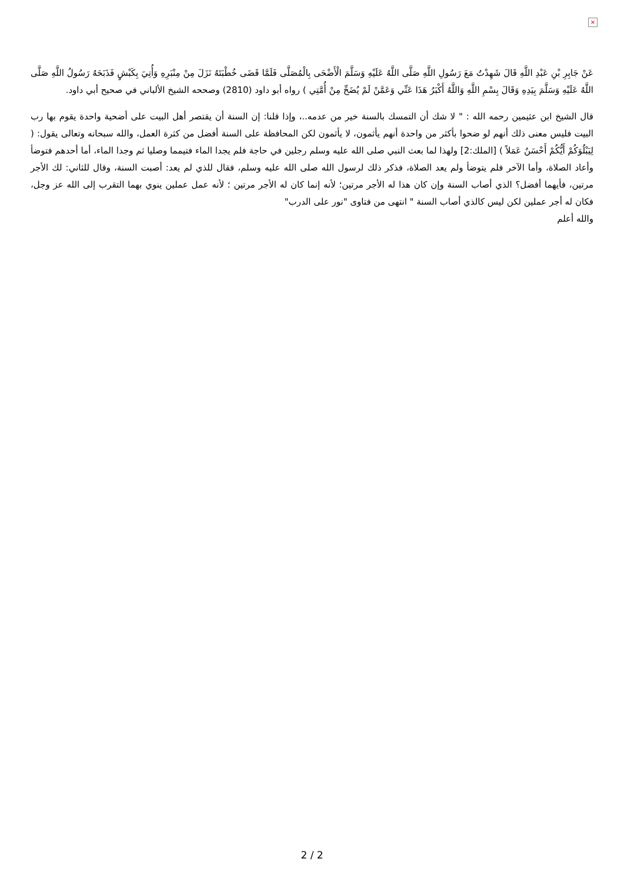×
عَنْ جَابِرِ بْنِ عَبْدِ اللَّهِ قَالَ شَهِدْتُ مَعَ رَسُولِ اللَّهِ صَلَّى اللَّهُ عَلَيْهِ وَسَلَّمَ الْأَضْحَى بِالْمُصَلَّى فَلَمَّا قَضَى خُطْبَتَهُ نَزَلَ مِنْ مِنْبَرِهِ وَأُتِيَ بِكَبْشٍ فَذَبَحَهُ رَسُولُ اللَّهِ صَلَّى اللَّهُ عَلَيْهِ وَسَلَّمَ بِيَدِهِ وَقَالَ بِسْمِ اللَّهِ وَاللَّهُ أَكْبَرُ هَذَا عَنِّي وَعَمَّنْ لَمْ يُضَحِّ مِنْ أُمَّتِي ) رواه أبو داود (2810) وصححه الشيخ الألباني في صحيح أبي داود.
قال الشيخ ابن عثيمين رحمه الله : " لا شك أن التمسك بالسنة خير من عدمه..، وإذا قلنا: إن السنة أن يقتصر أهل البيت على أضحية واحدة يقوم بها رب البيت فليس معنى ذلك أنهم لو ضحوا بأكثر من واحدة أنهم يأثمون، لا يأثمون لكن المحافظة على السنة أفضل من كثرة العمل، والله سبحانه وتعالى يقول: ( لِيَبْلُوَكُمْ أَيُّكُمْ أَحْسَنُ عَمَلاً ) [الملك:2] ولهذا لما بعث النبي صلى الله عليه وسلم رجلين في حاجة فلم يجدا الماء فتيمما وصليا ثم وجدا الماء، أما أحدهم فتوضأ وأعاد الصلاة، وأما الآخر فلم يتوضأ ولم يعد الصلاة، فذكر ذلك لرسول الله صلى الله عليه وسلم، فقال للذي لم يعد: أصبت السنة، وقال للثاني: لك الأجر مرتين، فأيهما أفضل؟ الذي أصاب السنة وإن كان هذا له الأجر مرتين؛ لأنه إنما كان له الأجر مرتين ؛ لأنه عمل عملين ينوي بهما التقرب إلى الله عز وجل، فكان له أجر عملين لكن ليس كالذي أصاب السنة " انتهى من فتاوى "نور على الدرب"
والله أعلم
2 / 2